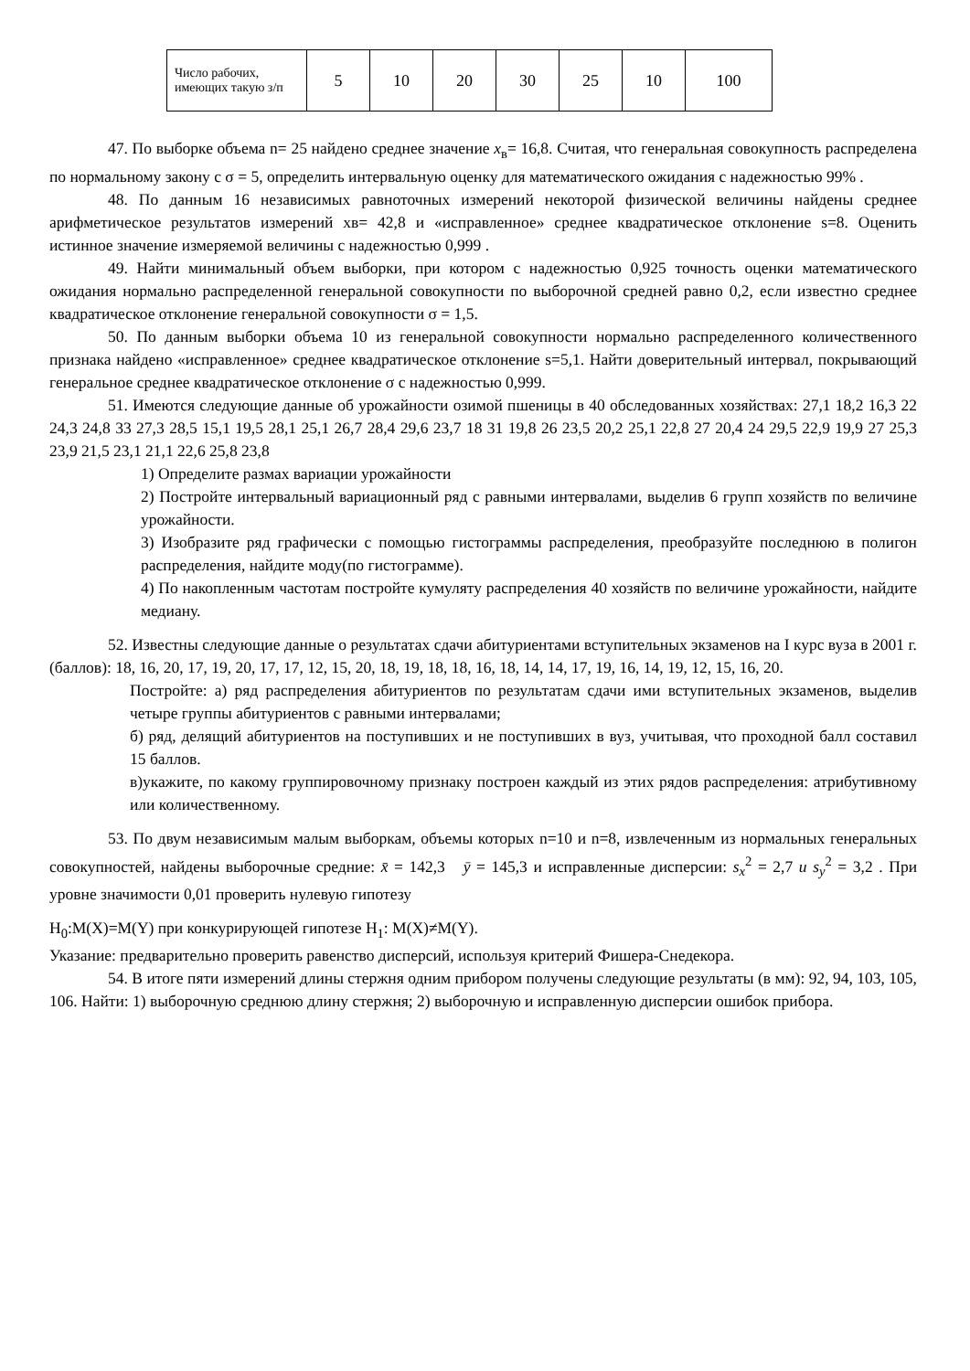| Число рабочих, имеющих такую з/п | 5 | 10 | 20 | 30 | 25 | 10 | 100 |
47. По выборке объема n= 25 найдено среднее значение x<sub>в</sub>= 16,8. Считая, что генеральная совокупность распределена по нормальному закону с σ = 5, определить интервальную оценку для математического ожидания с надежностью 99% .
48. По данным 16 независимых равноточных измерений некоторой физической величины найдены среднее арифметическое результатов измерений xв= 42,8 и «исправленное» среднее квадратическое отклонение s=8. Оценить истинное значение измеряемой величины с надежностью 0,999 .
49. Найти минимальный объем выборки, при котором с надежностью 0,925 точность оценки математического ожидания нормально распределенной генеральной совокупности по выборочной средней равно 0,2, если известно среднее квадратическое отклонение генеральной совокупности σ = 1,5.
50. По данным выборки объема 10 из генеральной совокупности нормально распределенного количественного признака найдено «исправленное» среднее квадратическое отклонение s=5,1. Найти доверительный интервал, покрывающий генеральное среднее квадратическое отклонение σ с надежностью 0,999.
51. Имеются следующие данные об урожайности озимой пшеницы в 40 обследованных хозяйствах: 27,1 18,2 16,3 22 24,3 24,8 33 27,3 28,5 15,1 19,5 28,1 25,1 26,7 28,4 29,6 23,7 18 31 19,8 26 23,5 20,2 25,1 22,8 27 20,4 24 29,5 22,9 19,9 27 25,3 23,9 21,5 23,1 21,1 22,6 25,8 23,8
1) Определите размах вариации урожайности
2) Постройте интервальный вариационный ряд с равными интервалами, выделив 6 групп хозяйств по величине урожайности.
3) Изобразите ряд графически с помощью гистограммы распределения, преобразуйте последнюю в полигон распределения, найдите моду(по гистограмме).
4) По накопленным частотам постройте кумуляту распределения 40 хозяйств по величине урожайности, найдите медиану.
52. Известны следующие данные о результатах сдачи абитуриентами вступительных экзаменов на I курс вуза в 2001 г. (баллов): 18, 16, 20, 17, 19, 20, 17, 17, 12, 15, 20, 18, 19, 18, 18, 16, 18, 14, 14, 17, 19, 16, 14, 19, 12, 15, 16, 20.
Постройте: а) ряд распределения абитуриентов по результатам сдачи ими вступительных экзаменов, выделив четыре группы абитуриентов с равными интервалами;
б) ряд, делящий абитуриентов на поступивших и не поступивших в вуз, учитывая, что проходной балл составил 15 баллов.
в)укажите, по какому группировочному признаку построен каждый из этих рядов распределения: атрибутивному или количественному.
53. По двум независимым малым выборкам, объемы которых n=10 и n=8, извлеченным из нормальных генеральных совокупностей, найдены выборочные средние: x̄ = 142,3 ȳ = 145,3 и исправленные дисперсии: s<sub>x</sub><sup>2</sup> = 2,7 и s<sub>y</sub><sup>2</sup> = 3,2 . При уровне значимости 0,01 проверить нулевую гипотезу
H<sub>0</sub>:M(X)=M(Y) при конкурирующей гипотезе H<sub>1</sub>: M(X)≠M(Y).
Указание: предварительно проверить равенство дисперсий, используя критерий Фишера-Снедекора.
54. В итоге пяти измерений длины стержня одним прибором получены следующие результаты (в мм): 92, 94, 103, 105, 106. Найти: 1) выборочную среднюю длину стержня; 2) выборочную и исправленную дисперсии ошибок прибора.